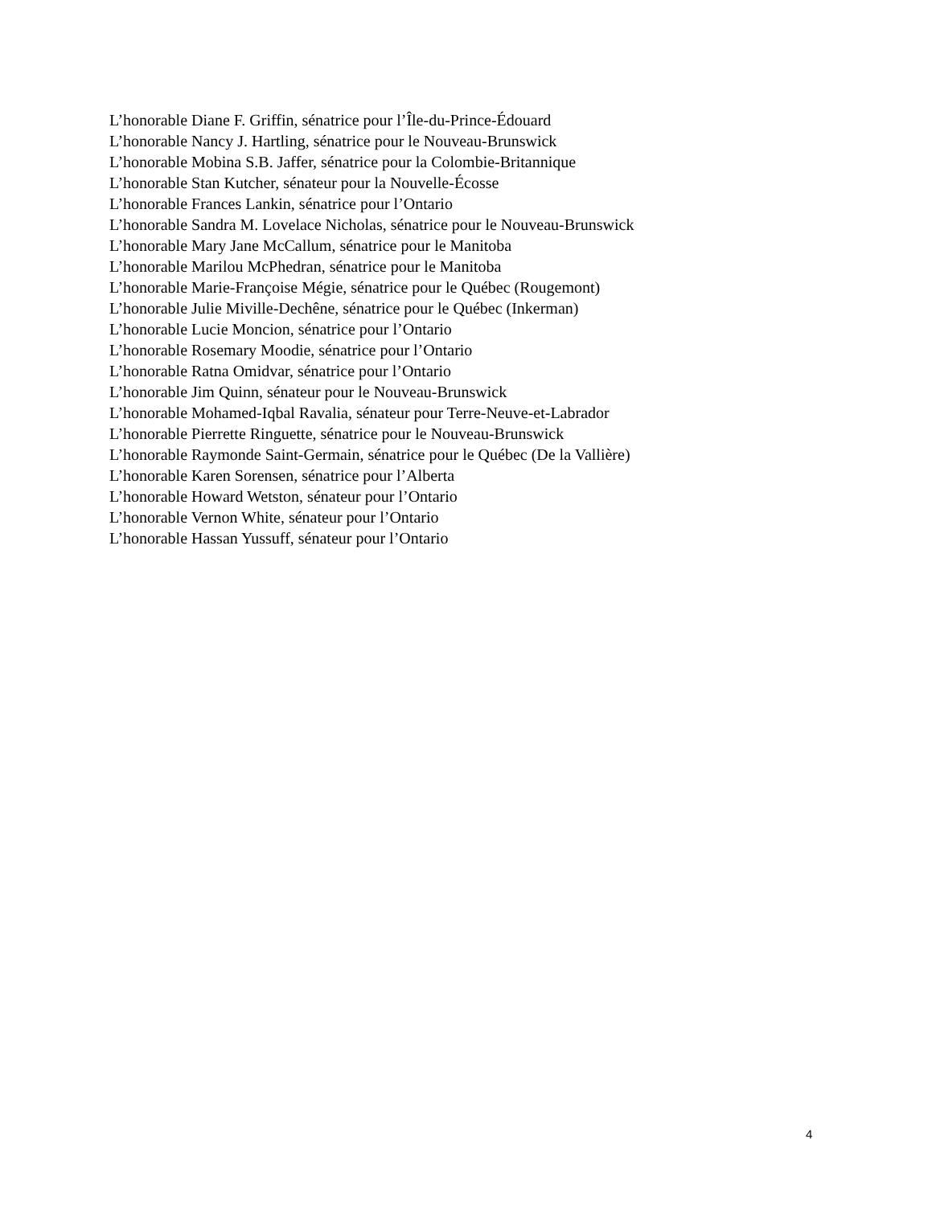L’honorable Diane F. Griffin, sénatrice pour l’Île-du-Prince-Édouard
L’honorable Nancy J. Hartling, sénatrice pour le Nouveau-Brunswick
L’honorable Mobina S.B. Jaffer, sénatrice pour la Colombie-Britannique
L’honorable Stan Kutcher, sénateur pour la Nouvelle-Écosse
L’honorable Frances Lankin, sénatrice pour l’Ontario
L’honorable Sandra M. Lovelace Nicholas, sénatrice pour le Nouveau-Brunswick
L’honorable Mary Jane McCallum, sénatrice pour le Manitoba
L’honorable Marilou McPhedran, sénatrice pour le Manitoba
L’honorable Marie-Françoise Mégie, sénatrice pour le Québec (Rougemont)
L’honorable Julie Miville-Dechêne, sénatrice pour le Québec (Inkerman)
L’honorable Lucie Moncion, sénatrice pour l’Ontario
L’honorable Rosemary Moodie, sénatrice pour l’Ontario
L’honorable Ratna Omidvar, sénatrice pour l’Ontario
L’honorable Jim Quinn, sénateur pour le Nouveau-Brunswick
L’honorable Mohamed-Iqbal Ravalia, sénateur pour Terre-Neuve-et-Labrador
L’honorable Pierrette Ringuette, sénatrice pour le Nouveau-Brunswick
L’honorable Raymonde Saint-Germain, sénatrice pour le Québec (De la Vallière)
L’honorable Karen Sorensen, sénatrice pour l’Alberta
L’honorable Howard Wetston, sénateur pour l’Ontario
L’honorable Vernon White, sénateur pour l’Ontario
L’honorable Hassan Yussuff, sénateur pour l’Ontario
4